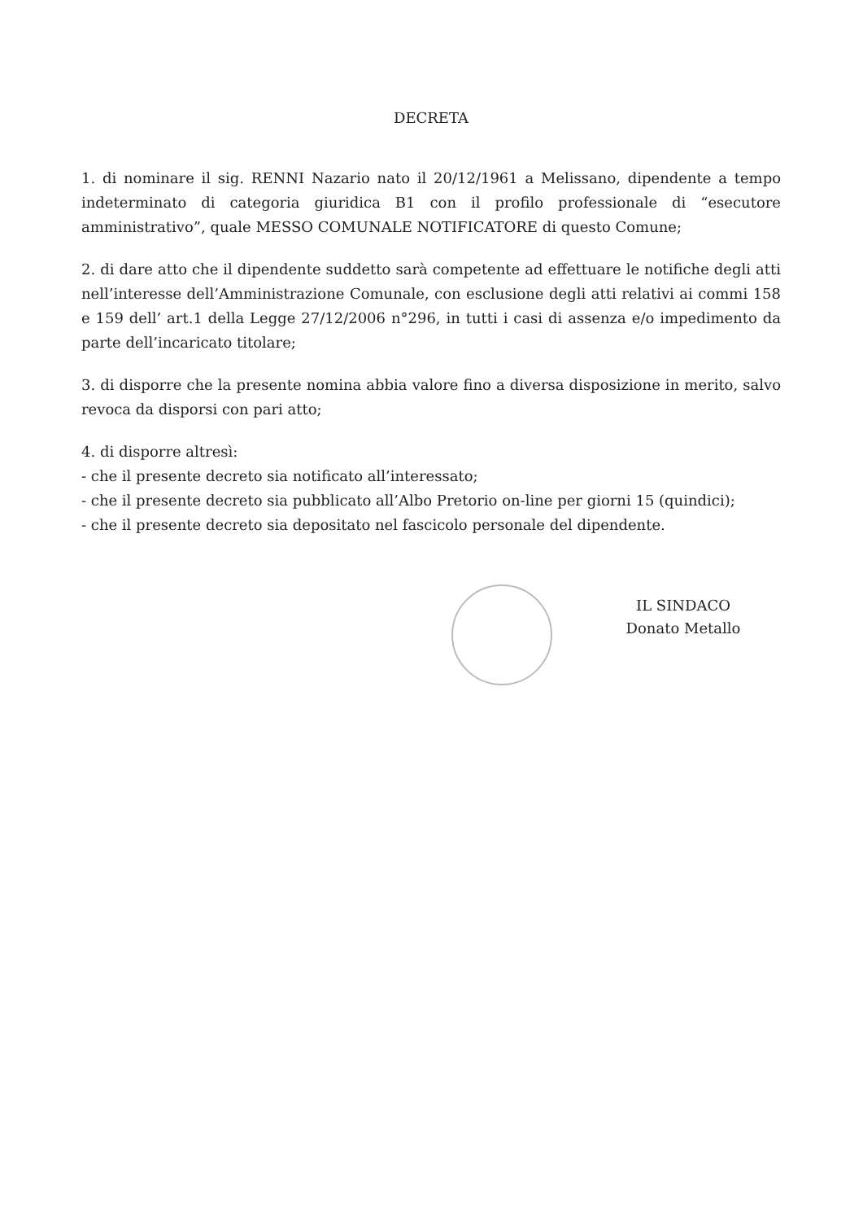DECRETA
1. di nominare il sig. RENNI Nazario nato il 20/12/1961 a Melissano, dipendente a tempo indeterminato di categoria giuridica B1 con il profilo professionale di “esecutore amministrativo”, quale MESSO COMUNALE NOTIFICATORE di questo Comune;
2. di dare atto che il dipendente suddetto sarà competente ad effettuare le notifiche degli atti nell’interesse dell’Amministrazione Comunale, con esclusione degli atti relativi ai commi 158 e 159 dell’ art.1 della Legge 27/12/2006 n°296, in tutti i casi di assenza e/o impedimento da parte dell’incaricato titolare;
3. di disporre che la presente nomina abbia valore fino a diversa disposizione in merito, salvo revoca da disporsi con pari atto;
4. di disporre altresì:
- che il presente decreto sia notificato all’interessato;
- che il presente decreto sia pubblicato all’Albo Pretorio on-line per giorni 15 (quindici);
- che il presente decreto sia depositato nel fascicolo personale del dipendente.
IL SINDACO
Donato Metallo